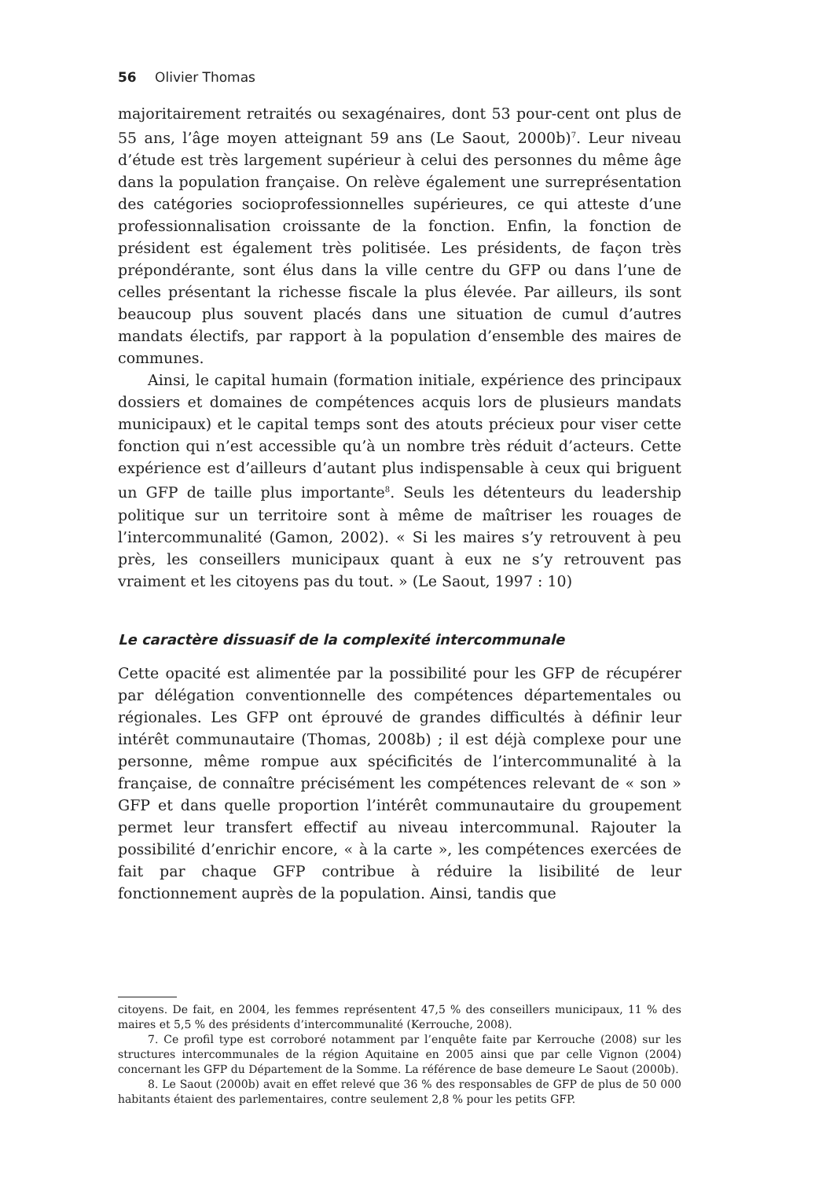56 Olivier Thomas
majoritairement retraités ou sexagénaires, dont 53 pour-cent ont plus de 55 ans, l’âge moyen atteignant 59 ans (Le Saout, 2000b)<sup>7</sup>. Leur niveau d’étude est très largement supérieur à celui des personnes du même âge dans la population française. On relève également une surreprésentation des catégories socioprofessionnelles supérieures, ce qui atteste d’une professionnalisation croissante de la fonction. Enfin, la fonction de président est également très politisée. Les présidents, de façon très prépondérante, sont élus dans la ville centre du GFP ou dans l’une de celles présentant la richesse fiscale la plus élevée. Par ailleurs, ils sont beaucoup plus souvent placés dans une situation de cumul d’autres mandats électifs, par rapport à la population d’ensemble des maires de communes.
Ainsi, le capital humain (formation initiale, expérience des principaux dossiers et domaines de compétences acquis lors de plusieurs mandats municipaux) et le capital temps sont des atouts précieux pour viser cette fonction qui n’est accessible qu’à un nombre très réduit d’acteurs. Cette expérience est d’ailleurs d’autant plus indispensable à ceux qui briguent un GFP de taille plus importante<sup>8</sup>. Seuls les détenteurs du leadership politique sur un territoire sont à même de maîtriser les rouages de l’intercommunalité (Gamon, 2002). « Si les maires s’y retrouvent à peu près, les conseillers municipaux quant à eux ne s’y retrouvent pas vraiment et les citoyens pas du tout. » (Le Saout, 1997 : 10)
Le caractère dissuasif de la complexité intercommunale
Cette opacité est alimentée par la possibilité pour les GFP de récupérer par délégation conventionnelle des compétences départementales ou régionales. Les GFP ont éprouvé de grandes difficultés à définir leur intérêt communautaire (Thomas, 2008b) ; il est déjà complexe pour une personne, même rompue aux spécificités de l’intercommunalité à la française, de connaître précisément les compétences relevant de « son » GFP et dans quelle proportion l’intérêt communautaire du groupement permet leur transfert effectif au niveau intercommunal. Rajouter la possibilité d’enrichir encore, « à la carte », les compétences exercées de fait par chaque GFP contribue à réduire la lisibilité de leur fonctionnement auprès de la population. Ainsi, tandis que
citoyens. De fait, en 2004, les femmes représentent 47,5 % des conseillers municipaux, 11 % des maires et 5,5 % des présidents d’intercommunalité (Kerrouche, 2008).
7. Ce profil type est corroboré notamment par l’enquête faite par Kerrouche (2008) sur les structures intercommunales de la région Aquitaine en 2005 ainsi que par celle Vignon (2004) concernant les GFP du Département de la Somme. La référence de base demeure Le Saout (2000b).
8. Le Saout (2000b) avait en effet relevé que 36 % des responsables de GFP de plus de 50 000 habitants étaient des parlementaires, contre seulement 2,8 % pour les petits GFP.